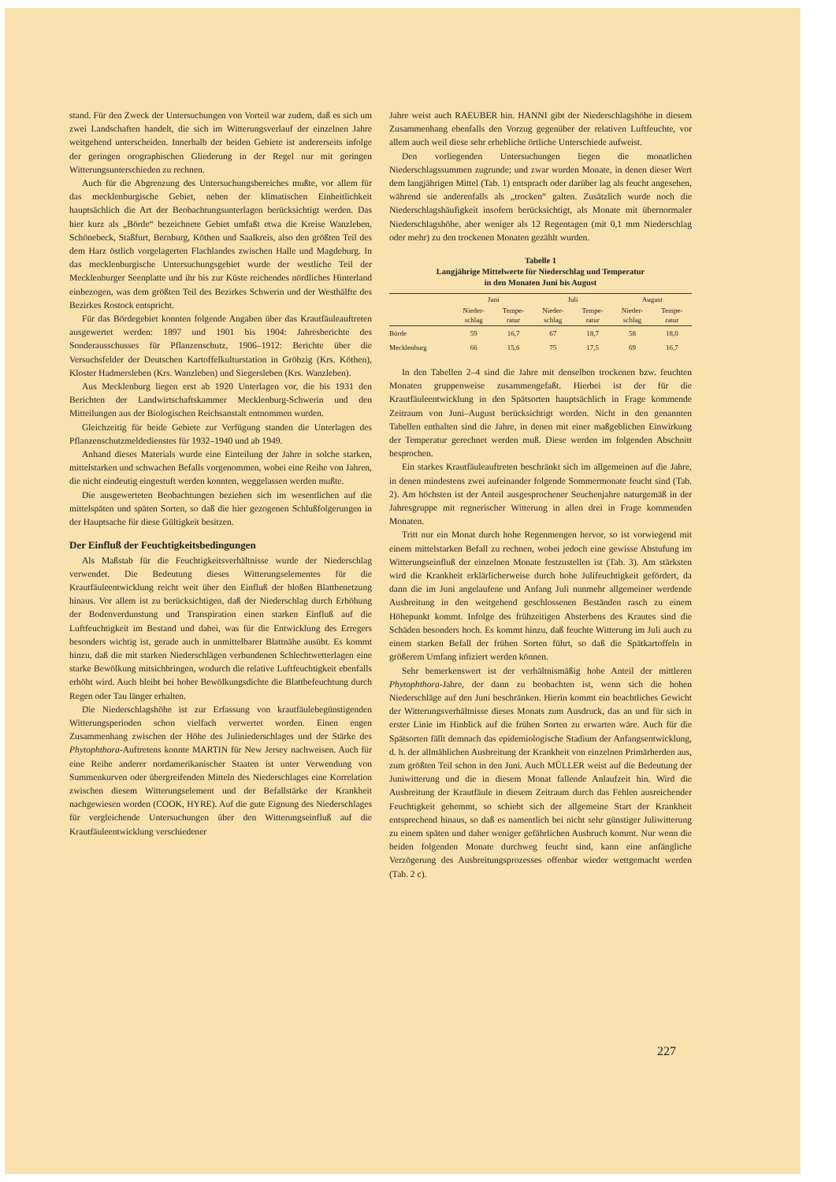stand. Für den Zweck der Untersuchungen von Vorteil war zudem, daß es sich um zwei Landschaften handelt, die sich im Witterungsverlauf der einzelnen Jahre weitgehend unterscheiden. Innerhalb der beiden Gebiete ist andererseits infolge der geringen orographischen Gliederung in der Regel nur mit geringen Witterungsunterschieden zu rechnen.
Auch für die Abgrenzung des Untersuchungsbereiches mußte, vor allem für das mecklenburgische Gebiet, neben der klimatischen Einheitlichkeit hauptsächlich die Art der Beobachtungsunterlagen berücksichtigt werden. Das hier kurz als „Börde“ bezeichnete Gebiet umfaßt etwa die Kreise Wanzleben, Schönebeck, Staßfurt, Bernburg, Köthen und Saalkreis, also den größten Teil des dem Harz östlich vorgelagerten Flachlandes zwischen Halle und Magdeburg. In das mecklenburgische Untersuchungsgebiet wurde der westliche Teil der Mecklenburger Seenplatte und ihr bis zur Küste reichendes nördliches Hinterland einbezogen, was dem größten Teil des Bezirkes Schwerin und der Westhälfte des Bezirkes Rostock entspricht.
Für das Bördegebiet konnten folgende Angaben über das Krautfäuleauftreten ausgewertet werden: 1897 und 1901 bis 1904: Jahresberichte des Sonderausschusses für Pflanzenschutz, 1906–1912: Berichte über die Versuchsfelder der Deutschen Kartoffelkulturstation in Gröbzig (Krs. Köthen), Kloster Hadmersleben (Krs. Wanzleben) und Siegersleben (Krs. Wanzleben).
Aus Mecklenburg liegen erst ab 1920 Unterlagen vor, die bis 1931 den Berichten der Landwirtschaftskammer Mecklenburg-Schwerin und den Mitteilungen aus der Biologischen Reichsanstalt entnommen wurden.
Gleichzeitig für beide Gebiete zur Verfügung standen die Unterlagen des Pflanzenschutzmeldedienstes für 1932–1940 und ab 1949.
Anhand dieses Materials wurde eine Einteilung der Jahre in solche starken, mittelstarken und schwachen Befalls vorgenommen, wobei eine Reihe von Jahren, die nicht eindeutig eingestuft werden konnten, weggelassen werden mußte.
Die ausgewerteten Beobachtungen beziehen sich im wesentlichen auf die mittelspäten und späten Sorten, so daß die hier gezogenen Schlußfolgerungen in der Hauptsache für diese Gültigkeit besitzen.
Der Einfluß der Feuchtigkeitsbedingungen
Als Maßstab für die Feuchtigkeitsverhältnisse wurde der Niederschlag verwendet. Die Bedeutung dieses Witterungselementes für die Krautfäuleentwicklung reicht weit über den Einfluß der bloßen Blattbenetzung hinaus. Vor allem ist zu berücksichtigen, daß der Niederschlag durch Erhöhung der Bodenverdunstung und Transpiration einen starken Einfluß auf die Luftfeuchtigkeit im Bestand und dabei, was für die Entwicklung des Erregers besonders wichtig ist, gerade auch in unmittelbarer Blattnähe ausübt. Es kommt hinzu, daß die mit starken Niederschlägen verbundenen Schlechtwetterlagen eine starke Bewölkung mitsichbringen, wodurch die relative Luftfeuchtigkeit ebenfalls erhöht wird. Auch bleibt bei hoher Bewölkungsdichte die Blattbefeuchtung durch Regen oder Tau länger erhalten.
Die Niederschlagshöhe ist zur Erfassung von krautfäulebegünstigenden Witterungsperioden schon vielfach verwertet worden. Einen engen Zusammenhang zwischen der Höhe des Juliniederschlages und der Stärke des Phytophthora-Auftretens konnte MARTIN für New Jersey nachweisen. Auch für eine Reihe anderer nordamerikanischer Staaten ist unter Verwendung von Summenkurven oder übergreifenden Mitteln des Niederschlages eine Korrelation zwischen diesem Witterungselement und der Befallstärke der Krankheit nachgewiesen worden (COOK, HYRE). Auf die gute Eignung des Niederschlages für vergleichende Untersuchungen über den Witterungseinfluß auf die Krautfäuleentwicklung verschiedener
Jahre weist auch RAEUBER hin. HANNI gibt der Niederschlagshöhe in diesem Zusammenhang ebenfalls den Vorzug gegenüber der relativen Luftfeuchte, vor allem auch weil diese sehr erhebliche örtliche Unterschiede aufweist.
Den vorliegenden Untersuchungen liegen die monatlichen Niederschlagssummen zugrunde; und zwar wurden Monate, in denen dieser Wert dem langjährigen Mittel (Tab. 1) entsprach oder darüber lag als feucht angesehen, während sie anderenfalls als „trocken“ galten. Zusätzlich wurde noch die Niederschlagshäufigkeit insofern berücksichtigt, als Monate mit übernormaler Niederschlagshöhe, aber weniger als 12 Regentagen (mit 0,1 mm Niederschlag oder mehr) zu den trockenen Monaten gezählt wurden.
Tabelle 1
Langjährige Mittelwerte für Niederschlag und Temperatur
in den Monaten Juni bis August
| | Juni | | Juli | | August | |
| --- | --- | --- | --- | --- | --- | --- |
| | Nieder- schlag | Tempe- ratur | Nieder- schlag | Tempe- ratur | Nieder- schlag | Tempe- ratur |
| Börde | 59 | 16,7 | 67 | 18,7 | 58 | 18,0 |
| Mecklenburg | 66 | 15,6 | 75 | 17,5 | 69 | 16,7 |
In den Tabellen 2–4 sind die Jahre mit denselben trockenen bzw. feuchten Monaten gruppenweise zusammengefaßt. Hierbei ist der für die Krautfäuleentwicklung in den Spätsorten hauptsächlich in Frage kommende Zeitraum von Juni–August berücksichtigt worden. Nicht in den genannten Tabellen enthalten sind die Jahre, in denen mit einer maßgeblichen Einwirkung der Temperatur gerechnet werden muß. Diese werden im folgenden Abschnitt besprochen.
Ein starkes Krautfäuleauftreten beschränkt sich im allgemeinen auf die Jahre, in denen mindestens zwei aufeinander folgende Sommermonate feucht sind (Tab. 2). Am höchsten ist der Anteil ausgesprochener Seuchenjahre naturgemäß in der Jahresgruppe mit regnerischer Witterung in allen drei in Frage kommenden Monaten.
Tritt nur ein Monat durch hohe Regenmengen hervor, so ist vorwiegend mit einem mittelstarken Befall zu rechnen, wobei jedoch eine gewisse Abstufung im Witterungseinfluß der einzelnen Monate festzustellen ist (Tab. 3). Am stärksten wird die Krankheit erklärlicherweise durch hohe Julifeuchtigkeit gefördert, da dann die im Juni angelaufene und Anfang Juli nunmehr allgemeiner werdende Ausbreitung in den weitgehend geschlossenen Beständen rasch zu einem Höhepunkt kommt. Infolge des frühzeitigen Absterbens des Krautes sind die Schäden besonders hoch. Es kommt hinzu, daß feuchte Witterung im Juli auch zu einem starken Befall der frühen Sorten führt, so daß die Spätkartoffeln in größerem Umfang infiziert werden können.
Sehr bemerkenswert ist der verhältnismäßig hohe Anteil der mittleren Phytophthora-Jahre, der dann zu beobachten ist, wenn sich die hohen Niederschläge auf den Juni beschränken. Hierin kommt ein beachtliches Gewicht der Witterungsverhältnisse dieses Monats zum Ausdruck, das an und für sich in erster Linie im Hinblick auf die frühen Sorten zu erwarten wäre. Auch für die Spätsorten fällt demnach das epidemiologische Stadium der Anfangsentwicklung, d. h. der allmählichen Ausbreitung der Krankheit von einzelnen Primärherden aus, zum größten Teil schon in den Juni. Auch MÜLLER weist auf die Bedeutung der Juniwitterung und die in diesem Monat fallende Anlaufzeit hin. Wird die Ausbreitung der Krautfäule in diesem Zeitraum durch das Fehlen ausreichender Feuchtigkeit gehemmt, so schiebt sich der allgemeine Start der Krankheit entsprechend hinaus, so daß es namentlich bei nicht sehr günstiger Juliwitterung zu einem späten und daher weniger gefährlichen Ausbruch kommt. Nur wenn die beiden folgenden Monate durchweg feucht sind, kann eine anfängliche Verzögerung des Ausbreitungsprozesses offenbar wieder wettgemacht werden (Tab. 2 c).
227